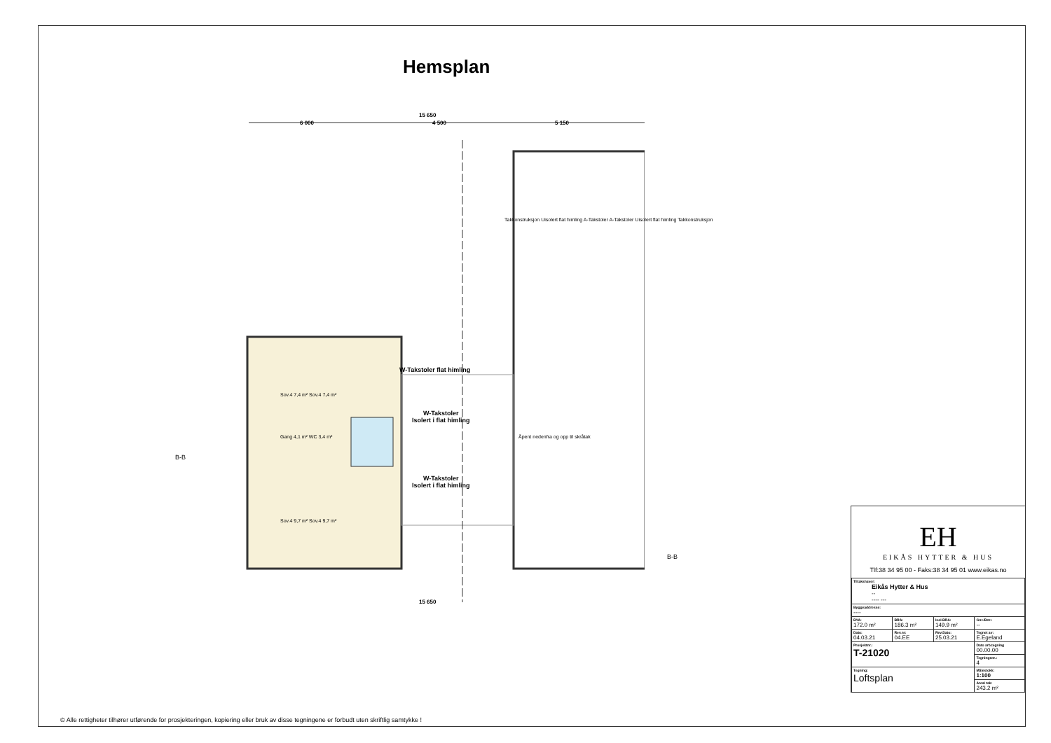Hemsplan
15 650
6 000 4 500 5 150
W-Takstoler flat himling
W-Takstoler
Isolert i flat himling
W-Takstoler
Isolert i flat himling
Takkonstruksjon Uisolert flat himling A-Takstoler A-Takstoler Uisolert flat himling Takkonstruksjon
Sov.4 7,4 m² Sov.4 7,4 m²
Gang 4,1 m² WC 3,4 m²
Sov.4 9,7 m² Sov.4 9,7 m²
Åpent nedenfra og opp til skråtak
15 650
B-B
B-B
EH
EIKÅS HYTTER & HUS
Tlf:38 34 95 00 - Faks:38 34 95 01 www.eikas.no
| Tiltakshaver: Eikås Hytter & Hus -- ---- --- | | | |
| Byggeaddresse: ---- | | | |
| BYA: 172.0 m² | BRA: 186.3 m² | Isol.BRA: 149.9 m² | Gnr./Bnr.: -- |
| Dato: 04.03.21 | Rev.nr: 04.EE | Rev.Dato: 25.03.21 | Tegnet av: E.Egeland |
| Prosjektnr.: T-21020 | | | Dato arb.tegning 00.00.00 |
| | | | Tegningsnr.: 4 |
| Tegning: Loftsplan | | | Målestokk: 1:100 |
| | | | Areal tak: 243.2 m² |
© Alle rettigheter tilhører utførende for prosjekteringen, kopiering eller bruk av disse tegningene er forbudt uten skriftlig samtykke !